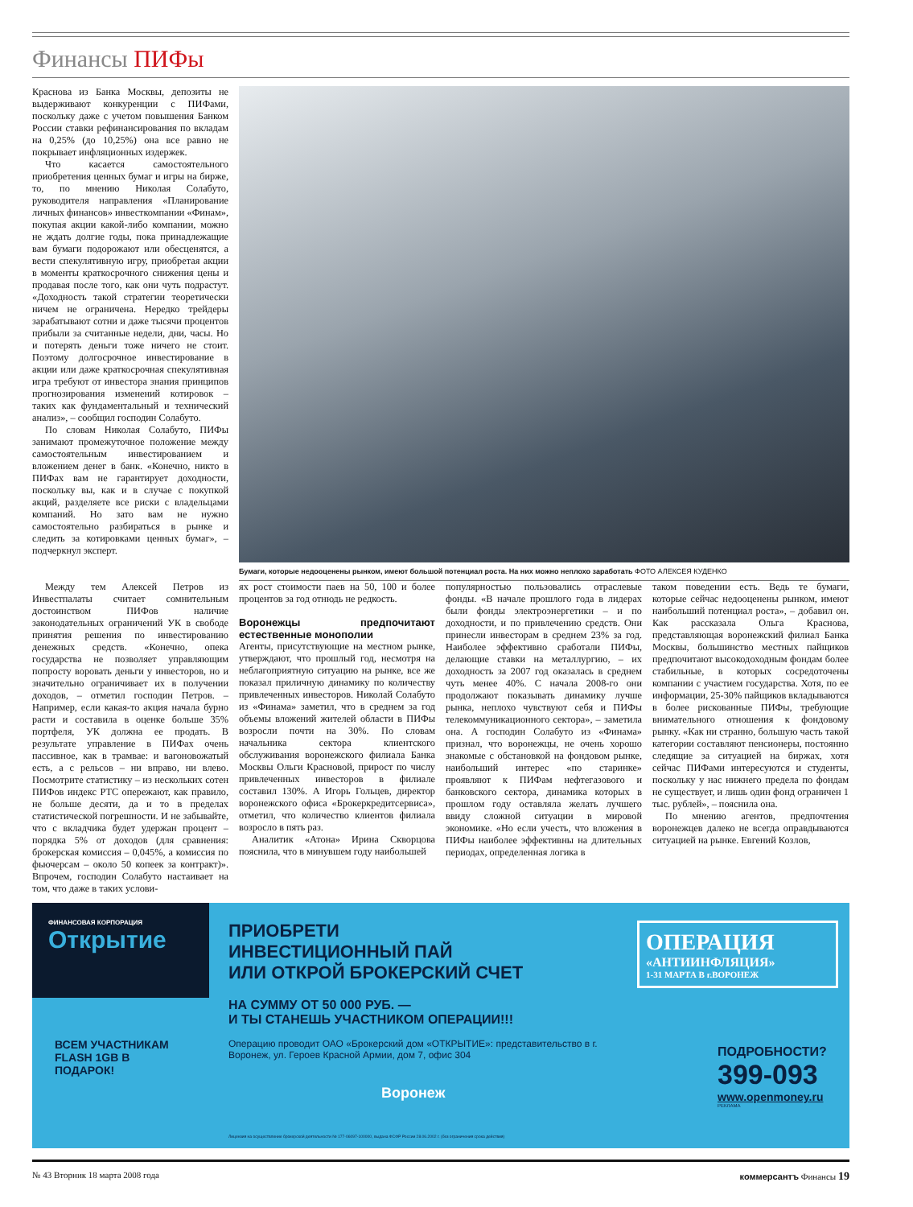Финансы ПИФы
Краснова из Банка Москвы, депозиты не выдерживают конкуренции с ПИФами, поскольку даже с учетом повышения Банком России ставки рефинансирования по вкладам на 0,25% (до 10,25%) она все равно не покрывает инфляционных издержек.
Что касается самостоятельного приобретения ценных бумаг и игры на бирже, то, по мнению Николая Солабуто, руководителя направления «Планирование личных финансов» инвесткомпании «Финам», покупая акции какой-либо компании, можно не ждать долгие годы, пока принадлежащие вам бумаги подорожают или обесценятся, а вести спекулятивную игру, приобретая акции в моменты краткосрочного снижения цены и продавая после того, как они чуть подрастут. «Доходность такой стратегии теоретически ничем не ограничена. Нередко трейдеры зарабатывают сотни и даже тысячи процентов прибыли за считанные недели, дни, часы. Но и потерять деньги тоже ничего не стоит. Поэтому долгосрочное инвестирование в акции или даже краткосрочная спекулятивная игра требуют от инвестора знания принципов прогнозирования изменений котировок – таких как фундаментальный и технический анализ», – сообщил господин Солабуто.
По словам Николая Солабуто, ПИФы занимают промежуточное положение между самостоятельным инвестированием и вложением денег в банк. «Конечно, никто в ПИФах вам не гарантирует доходности, поскольку вы, как и в случае с покупкой акций, разделяете все риски с владельцами компаний. Но зато вам не нужно самостоятельно разбираться в рынке и следить за котировками ценных бумаг», – подчеркнул эксперт.
Бумаги, которые недооценены рынком, имеют большой потенциал роста. На них можно неплохо заработать ФОТО АЛЕКСЕЯ КУДЕНКО
Между тем Алексей Петров из Инвестпалаты считает сомнительным достоинством ПИФов наличие законодательных ограничений УК в свободе принятия решения по инвестированию денежных средств. «Конечно, опека государства не позволяет управляющим попросту воровать деньги у инвесторов, но и значительно ограничивает их в получении доходов, – отметил господин Петров. – Например, если какая-то акция начала бурно расти и составила в оценке больше 35% портфеля, УК должна ее продать. В результате управление в ПИФах очень пассивное, как в трамвае: и вагоновожатый есть, а с рельсов – ни вправо, ни влево. Посмотрите статистику – из нескольких сотен ПИФов индекс РТС опережают, как правило, не больше десяти, да и то в пределах статистической погрешности. И не забывайте, что с вкладчика будет удержан процент – порядка 5% от доходов (для сравнения: брокерская комиссия – 0,045%, а комиссия по фьючерсам – около 50 копеек за контракт)». Впрочем, господин Солабуто настаивает на том, что даже в таких услови-
ях рост стоимости паев на 50, 100 и более процентов за год отнюдь не редкость.
Воронежцы предпочитают естественные монополии
Агенты, присутствующие на местном рынке, утверждают, что прошлый год, несмотря на неблагоприятную ситуацию на рынке, все же показал приличную динамику по количеству привлеченных инвесторов. Николай Солабуто из «Финама» заметил, что в среднем за год объемы вложений жителей области в ПИФы возросли почти на 30%. По словам начальника сектора клиентского обслуживания воронежского филиала Банка Москвы Ольги Красновой, прирост по числу привлеченных инвесторов в филиале составил 130%. А Игорь Гольцев, директор воронежского офиса «Брокеркредитсервиса», отметил, что количество клиентов филиала возросло в пять раз.
Аналитик «Атона» Ирина Скворцова пояснила, что в минувшем году наибольшей
популярностью пользовались отраслевые фонды. «В начале прошлого года в лидерах были фонды электроэнергетики – и по доходности, и по привлечению средств. Они принесли инвесторам в среднем 23% за год. Наиболее эффективно сработали ПИФы, делающие ставки на металлургию, – их доходность за 2007 год оказалась в среднем чуть менее 40%. С начала 2008-го они продолжают показывать динамику лучше рынка, неплохо чувствуют себя и ПИФы телекоммуникационного сектора», – заметила она. А господин Солабуто из «Финама» признал, что воронежцы, не очень хорошо знакомые с обстановкой на фондовом рынке, наибольший интерес «по старинке» проявляют к ПИФам нефтегазового и банковского сектора, динамика которых в прошлом году оставляла желать лучшего ввиду сложной ситуации в мировой экономике. «Но если учесть, что вложения в ПИФы наиболее эффективны на длительных периодах, определенная логика в
таком поведении есть. Ведь те бумаги, которые сейчас недооценены рынком, имеют наибольший потенциал роста», – добавил он. Как рассказала Ольга Краснова, представляющая воронежский филиал Банка Москвы, большинство местных пайщиков предпочитают высокодоходным фондам более стабильные, в которых сосредоточены компании с участием государства. Хотя, по ее информации, 25-30% пайщиков вкладываются в более рискованные ПИФы, требующие внимательного отношения к фондовому рынку. «Как ни странно, большую часть такой категории составляют пенсионеры, постоянно следящие за ситуацией на биржах, хотя сейчас ПИФами интересуются и студенты, поскольку у нас нижнего предела по фондам не существует, и лишь один фонд ограничен 1 тыс. рублей», – пояснила она.
По мнению агентов, предпочтения воронежцев далеко не всегда оправдываются ситуацией на рынке. Евгений Козлов,
ФИНАНСОВАЯ КОРПОРАЦИЯ
Открытие
ВСЕМ УЧАСТНИКАМ FLASH 1GB В ПОДАРОК!
ПРИОБРЕТИ
ИНВЕСТИЦИОННЫЙ ПАЙ
ИЛИ ОТКРОЙ БРОКЕРСКИЙ СЧЕТ
НА СУММУ ОТ 50 000 РУБ. —
И ТЫ СТАНЕШЬ УЧАСТНИКОМ ОПЕРАЦИИ!!!
Операцию проводит ОАО «Брокерский дом «ОТКРЫТИЕ»: представительство в г. Воронеж, ул. Героев Красной Армии, дом 7, офис 304
Воронеж
Лицензия на осуществление брокерской деятельности № 177-06097-100000, выдана ФСФР России 28.06.2002 г. (без ограничения срока действия)
ОПЕРАЦИЯ
«АНТИИНФЛЯЦИЯ»
1-31 МАРТА В г.ВОРОНЕЖ
ПОДРОБНОСТИ?
399-093
www.openmoney.ru
РЕКЛАМА
№ 43 Вторник 18 марта 2008 года коммерсантъ Финансы 19